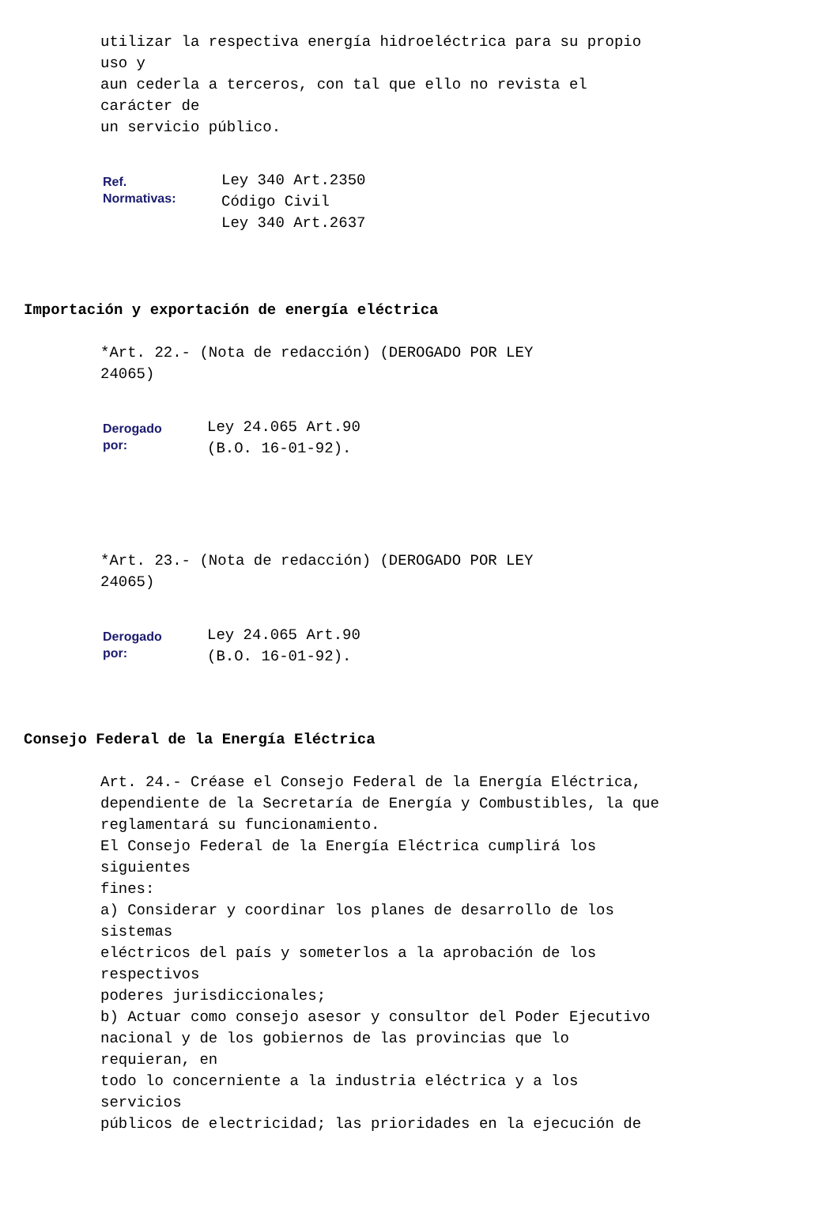utilizar la respectiva energía hidroeléctrica para su propio uso y aun cederla a terceros, con tal que ello no revista el carácter de un servicio público.
| Ref. Normativas: | Ley 340 Art.2350 Código Civil Ley 340 Art.2637 |
Importación y exportación de energía eléctrica
*Art. 22.- (Nota de redacción) (DEROGADO POR LEY 24065)
| Derogado por: | Ley 24.065 Art.90 (B.O. 16-01-92). |
*Art. 23.- (Nota de redacción) (DEROGADO POR LEY 24065)
| Derogado por: | Ley 24.065 Art.90 (B.O. 16-01-92). |
Consejo Federal de la Energía Eléctrica
Art. 24.- Créase el Consejo Federal de la Energía Eléctrica, dependiente de la Secretaría de Energía y Combustibles, la que reglamentará su funcionamiento. El Consejo Federal de la Energía Eléctrica cumplirá los siguientes fines: a) Considerar y coordinar los planes de desarrollo de los sistemas eléctricos del país y someterlos a la aprobación de los respectivos poderes jurisdiccionales; b) Actuar como consejo asesor y consultor del Poder Ejecutivo nacional y de los gobiernos de las provincias que lo requieran, en todo lo concerniente a la industria eléctrica y a los servicios públicos de electricidad; las prioridades en la ejecución de